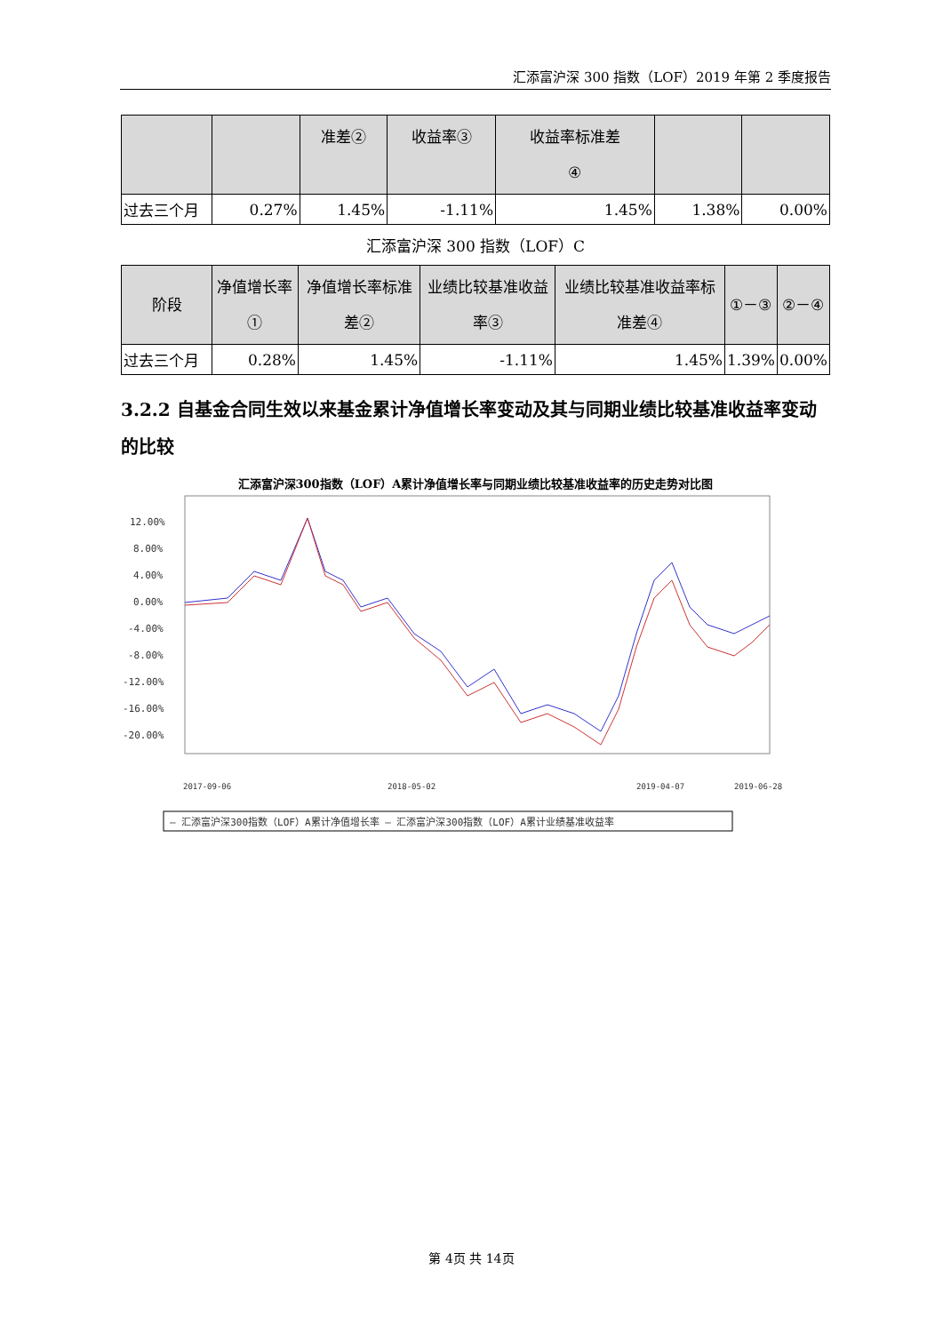汇添富沪深 300 指数（LOF）2019 年第 2 季度报告
| | | 准差② | 收益率③ | 收益率标准差 ④ | | |
| --- | --- | --- | --- | --- | --- | --- |
| 过去三个月 | 0.27% | 1.45% | -1.11% | 1.45% | 1.38% | 0.00% |
汇添富沪深 300 指数（LOF）C
| 阶段 | 净值增长率① | 净值增长率标准差② | 业绩比较基准收益率③ | 业绩比较基准收益率标准差④ | ①－③ | ②－④ |
| --- | --- | --- | --- | --- | --- | --- |
| 过去三个月 | 0.28% | 1.45% | -1.11% | 1.45% | 1.39% | 0.00% |
3.2.2 自基金合同生效以来基金累计净值增长率变动及其与同期业绩比较基准收益率变动的比较
汇添富沪深300指数（LOF）A累计净值增长率与同期业绩比较基准收益率的历史走势对比图
12.00%
8.00%
4.00%
0.00%
-4.00%
-8.00%
-12.00%
-16.00%
-20.00%
2017-09-06
2018-05-02
2019-04-07
2019-06-28
— 汇添富沪深300指数（LOF）A累计净值增长率 — 汇添富沪深300指数（LOF）A累计业绩基准收益率
第 4页 共 14页